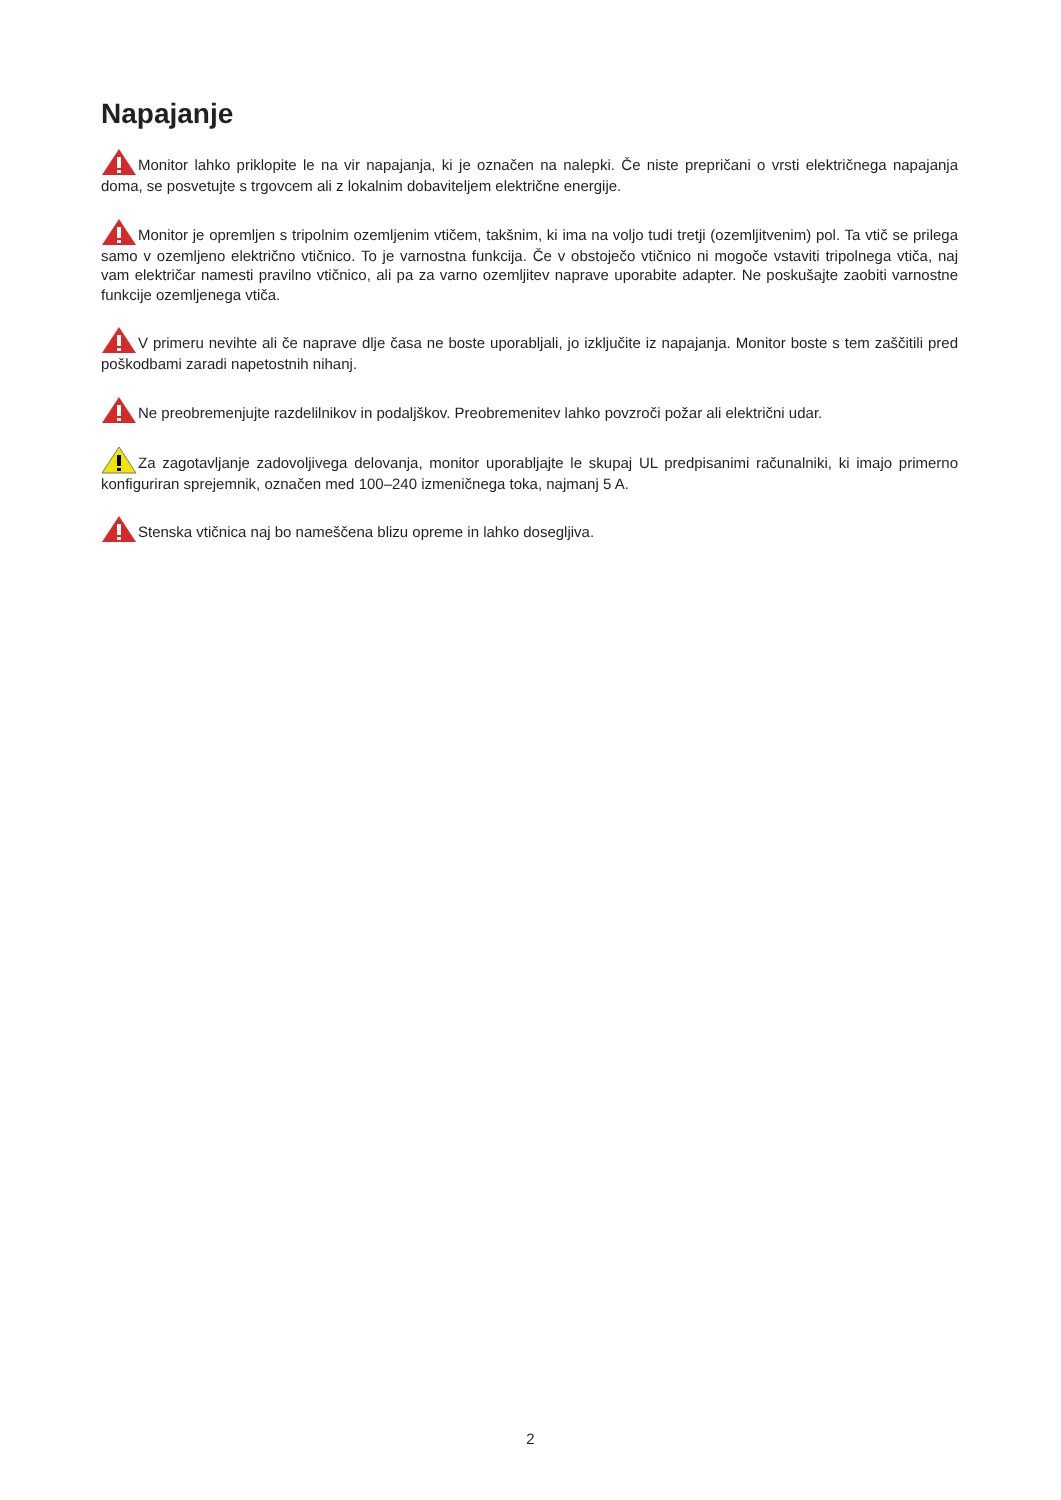Napajanje
Monitor lahko priklopite le na vir napajanja, ki je označen na nalepki. Če niste prepričani o vrsti električnega napajanja doma, se posvetujte s trgovcem ali z lokalnim dobaviteljem električne energije.
Monitor je opremljen s tripolnim ozemljenim vtičem, takšnim, ki ima na voljo tudi tretji (ozemljitvenim) pol. Ta vtič se prilega samo v ozemljeno električno vtičnico. To je varnostna funkcija. Če v obstoječo vtičnico ni mogoče vstaviti tripolnega vtiča, naj vam električar namesti pravilno vtičnico, ali pa za varno ozemljitev naprave uporabite adapter. Ne poskušajte zaobiti varnostne funkcije ozemljenega vtiča.
V primeru nevihte ali če naprave dlje časa ne boste uporabljali, jo izključite iz napajanja. Monitor boste s tem zaščitili pred poškodbami zaradi napetostnih nihanj.
Ne preobremenjujte razdelilnikov in podaljškov. Preobremenitev lahko povzroči požar ali električni udar.
Za zagotavljanje zadovoljivega delovanja, monitor uporabljajte le skupaj UL predpisanimi računalniki, ki imajo primerno konfiguriran sprejemnik, označen med 100–240 izmeničnega toka, najmanj 5 A.
Stenska vtičnica naj bo nameščena blizu opreme in lahko dosegljiva.
2